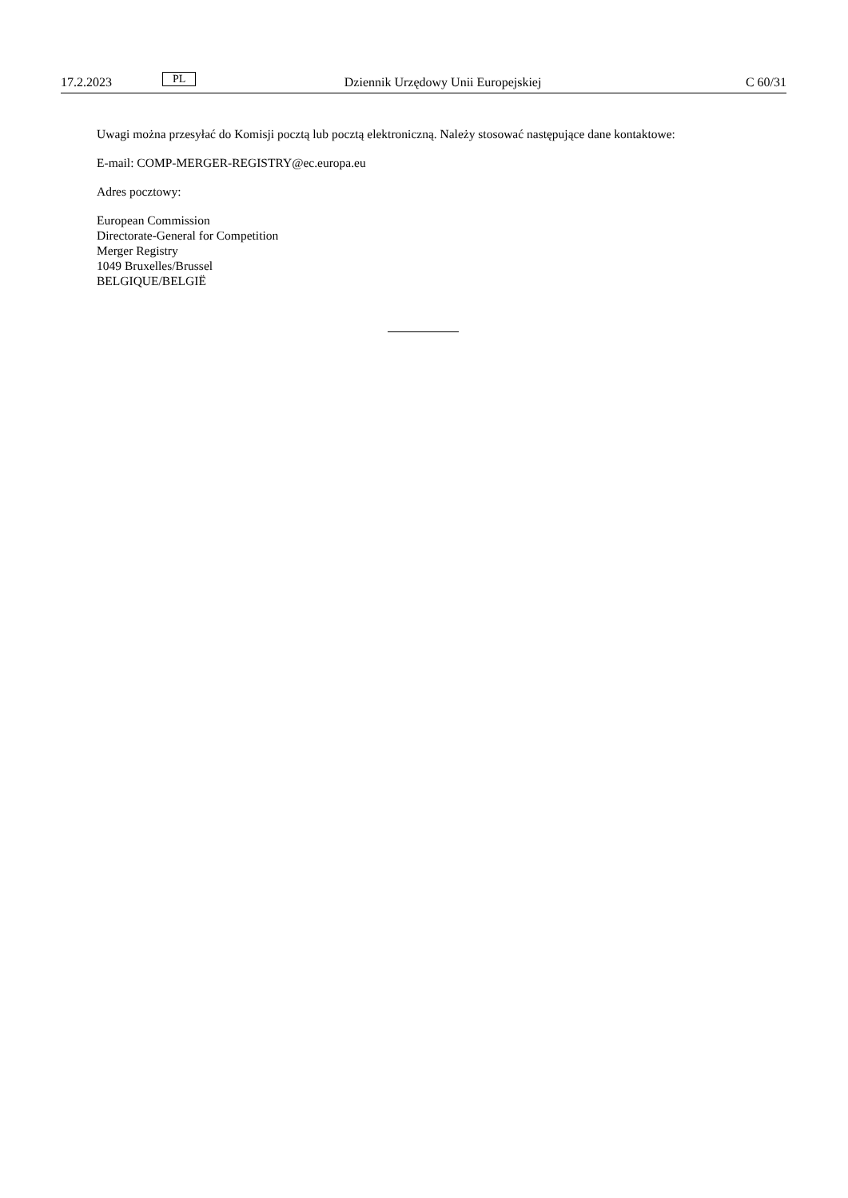17.2.2023 PL Dziennik Urzędowy Unii Europejskiej C 60/31
Uwagi można przesyłać do Komisji pocztą lub pocztą elektroniczną. Należy stosować następujące dane kontaktowe:
E-mail: COMP-MERGER-REGISTRY@ec.europa.eu
Adres pocztowy:
European Commission
Directorate-General for Competition
Merger Registry
1049 Bruxelles/Brussel
BELGIQUE/BELGIË